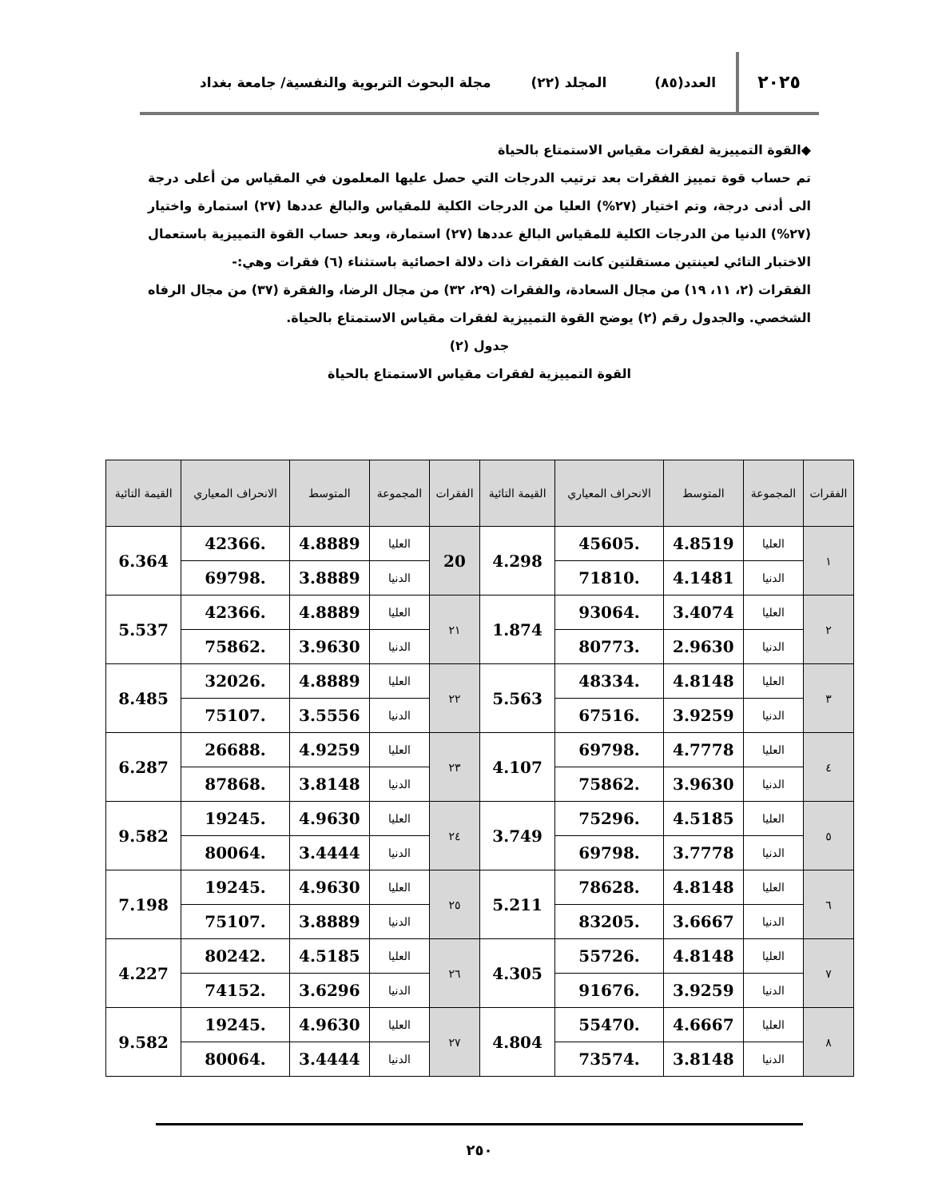٢٠٢٥
العدد(٨٥) المجلد (٢٢) مجلة البحوث التربوية والنفسية/ جامعة بغداد
◆القوة التمييزية لفقرات مقياس الاستمتاع بالحياة
تم حساب قوة تمييز الفقرات بعد ترتيب الدرجات التي حصل عليها المعلمون في المقياس من أعلى درجة الى أدنى درجة، وتم اختيار (٢٧%) العليا من الدرجات الكلية للمقياس والبالغ عددها (٢٧) استمارة واختيار (٢٧%) الدنيا من الدرجات الكلية للمقياس البالغ عددها (٢٧) استمارة، وبعد حساب القوة التمييزية باستعمال الاختبار التائي لعينتين مستقلتين كانت الفقرات ذات دلالة احصائية باستثناء (٦) فقرات وهي:-
الفقرات (٢، ١١، ١٩) من مجال السعادة، والفقرات (٢٩، ٣٢) من مجال الرضا، والفقرة (٣٧) من مجال الرفاه الشخصي. والجدول رقم (٢) يوضح القوة التمييزية لفقرات مقياس الاستمتاع بالحياة.
جدول (٢)
القوة التمييزية لفقرات مقياس الاستمتاع بالحياة
| الفقرات | المجموعة | المتوسط | الانحراف المعياري | القيمة التائية | الفقرات | المجموعة | المتوسط | الانحراف المعياري | القيمة التائية |
| --- | --- | --- | --- | --- | --- | --- | --- | --- | --- |
| ١ | العليا | 4.8519 | .45605 | 4.298 | 20 | العليا | 4.8889 | .42366 | 6.364 |
| | الدنيا | 4.1481 | .71810 | | | الدنيا | 3.8889 | .69798 | |
| ٢ | العليا | 3.4074 | .93064 | 1.874 | ٢١ | العليا | 4.8889 | .42366 | 5.537 |
| | الدنيا | 2.9630 | .80773 | | | الدنيا | 3.9630 | .75862 | |
| ٣ | العليا | 4.8148 | .48334 | 5.563 | ٢٢ | العليا | 4.8889 | .32026 | 8.485 |
| | الدنيا | 3.9259 | .67516 | | | الدنيا | 3.5556 | .75107 | |
| ٤ | العليا | 4.7778 | .69798 | 4.107 | ٢٣ | العليا | 4.9259 | .26688 | 6.287 |
| | الدنيا | 3.9630 | .75862 | | | الدنيا | 3.8148 | .87868 | |
| ٥ | العليا | 4.5185 | .75296 | 3.749 | ٢٤ | العليا | 4.9630 | .19245 | 9.582 |
| | الدنيا | 3.7778 | .69798 | | | الدنيا | 3.4444 | .80064 | |
| ٦ | العليا | 4.8148 | .78628 | 5.211 | ٢٥ | العليا | 4.9630 | .19245 | 7.198 |
| | الدنيا | 3.6667 | .83205 | | | الدنيا | 3.8889 | .75107 | |
| ٧ | العليا | 4.8148 | .55726 | 4.305 | ٢٦ | العليا | 4.5185 | .80242 | 4.227 |
| | الدنيا | 3.9259 | .91676 | | | الدنيا | 3.6296 | .74152 | |
| ٨ | العليا | 4.6667 | .55470 | 4.804 | ٢٧ | العليا | 4.9630 | .19245 | 9.582 |
| | الدنيا | 3.8148 | .73574 | | | الدنيا | 3.4444 | .80064 | |
٢٥٠